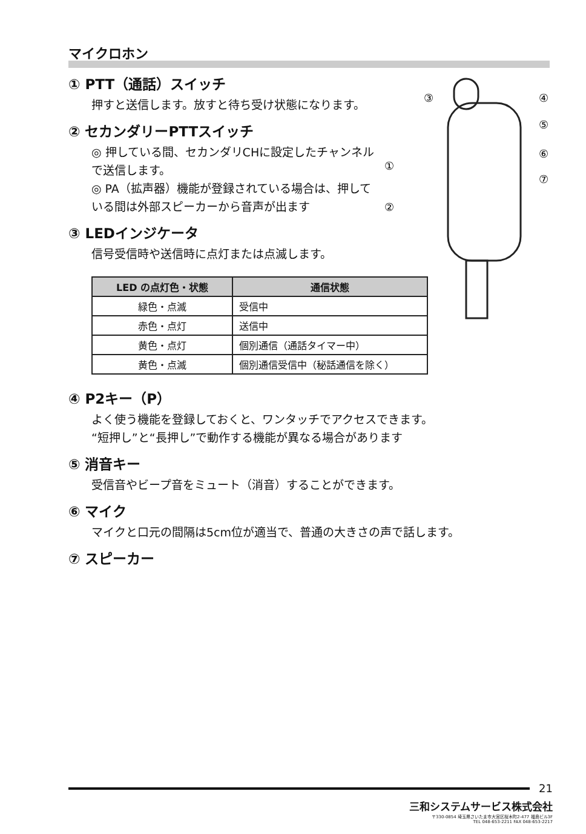マイクロホン
③
④
⑤
⑥
⑦
①
②
① PTT（通話）スイッチ
押すと送信します。放すと待ち受け状態になります。
② セカンダリーPTTスイッチ
◎ 押している間、セカンダリCHに設定したチャンネルで送信します。
◎ PA（拡声器）機能が登録されている場合は、押している間は外部スピーカーから音声が出ます
③ LEDインジケータ
信号受信時や送信時に点灯または点滅します。
| LED の点灯色・状態 | 通信状態 |
| --- | --- |
| 緑色・点滅 | 受信中 |
| 赤色・点灯 | 送信中 |
| 黄色・点灯 | 個別通信（通話タイマー中） |
| 黄色・点滅 | 個別通信受信中（秘話通信を除く） |
④ P2キー（P）
よく使う機能を登録しておくと、ワンタッチでアクセスできます。
“短押し”と“長押し”で動作する機能が異なる場合があります
⑤ 消音キー
受信音やビープ音をミュート（消音）することができます。
⑥ マイク
マイクと口元の間隔は5cm位が適当で、普通の大きさの声で話します。
⑦ スピーカー
21
三和システムサービス株式会社
〒330-0854 埼玉県さいたま市大宮区桜木町2-477 福島ビル3F
TEL 048-653-2211 FAX 048-653-2217